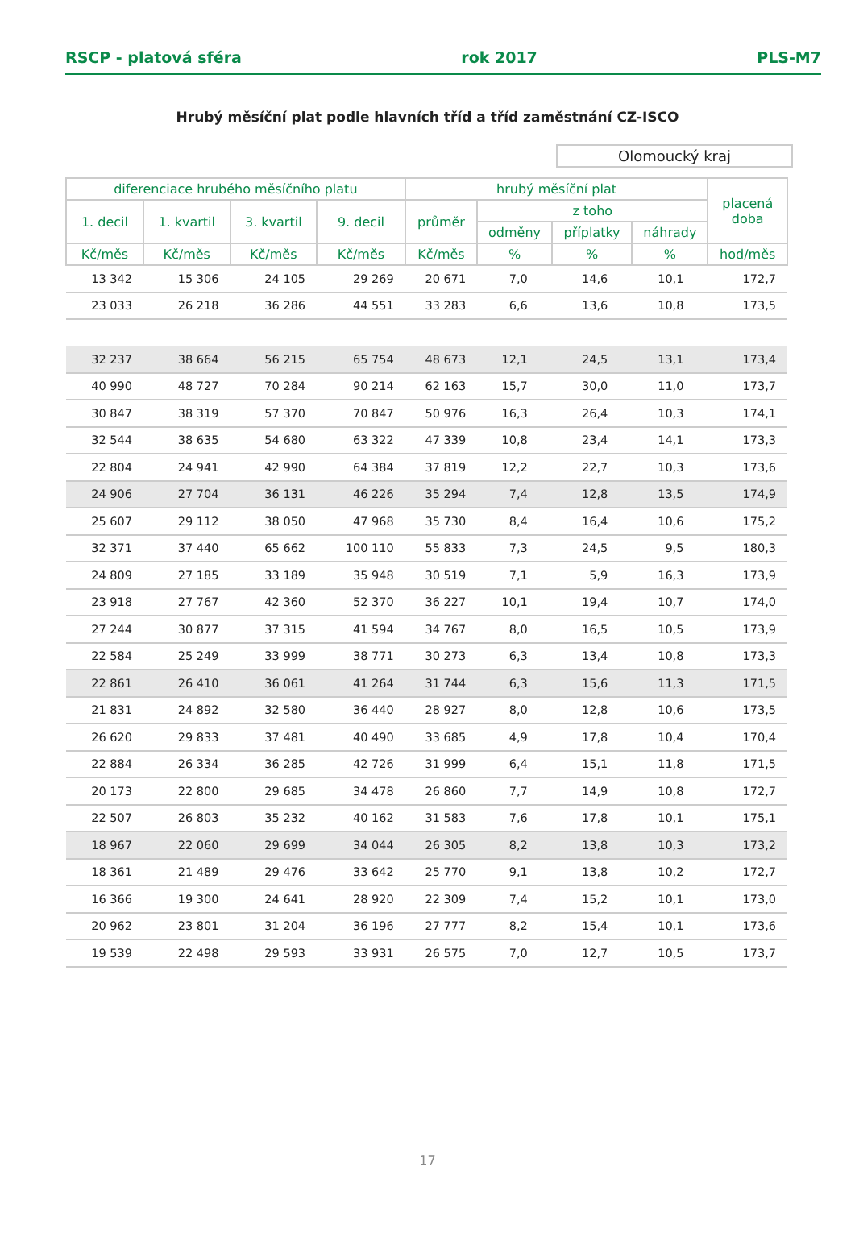RSCP - platová sféra rok 2017 PLS-M7
Hrubý měsíční plat podle hlavních tříd a tříd zaměstnání CZ-ISCO
Olomoucký kraj
| diferenciace hrubého měsíčního platu | | | | hrubý měsíční plat | | | | placená doba |
| --- | --- | --- | --- | --- | --- | --- | --- | --- |
| 1. decil | 1. kvartil | 3. kvartil | 9. decil | průměr | z toho | | | |
| | | | | | odměny | příplatky | náhrady | |
| Kč/měs | Kč/měs | Kč/měs | Kč/měs | Kč/měs | % | % | % | hod/měs |
| 13 342 | 15 306 | 24 105 | 29 269 | 20 671 | 7,0 | 14,6 | 10,1 | 172,7 |
| 23 033 | 26 218 | 36 286 | 44 551 | 33 283 | 6,6 | 13,6 | 10,8 | 173,5 |
| 32 237 | 38 664 | 56 215 | 65 754 | 48 673 | 12,1 | 24,5 | 13,1 | 173,4 |
| 40 990 | 48 727 | 70 284 | 90 214 | 62 163 | 15,7 | 30,0 | 11,0 | 173,7 |
| 30 847 | 38 319 | 57 370 | 70 847 | 50 976 | 16,3 | 26,4 | 10,3 | 174,1 |
| 32 544 | 38 635 | 54 680 | 63 322 | 47 339 | 10,8 | 23,4 | 14,1 | 173,3 |
| 22 804 | 24 941 | 42 990 | 64 384 | 37 819 | 12,2 | 22,7 | 10,3 | 173,6 |
| 24 906 | 27 704 | 36 131 | 46 226 | 35 294 | 7,4 | 12,8 | 13,5 | 174,9 |
| 25 607 | 29 112 | 38 050 | 47 968 | 35 730 | 8,4 | 16,4 | 10,6 | 175,2 |
| 32 371 | 37 440 | 65 662 | 100 110 | 55 833 | 7,3 | 24,5 | 9,5 | 180,3 |
| 24 809 | 27 185 | 33 189 | 35 948 | 30 519 | 7,1 | 5,9 | 16,3 | 173,9 |
| 23 918 | 27 767 | 42 360 | 52 370 | 36 227 | 10,1 | 19,4 | 10,7 | 174,0 |
| 27 244 | 30 877 | 37 315 | 41 594 | 34 767 | 8,0 | 16,5 | 10,5 | 173,9 |
| 22 584 | 25 249 | 33 999 | 38 771 | 30 273 | 6,3 | 13,4 | 10,8 | 173,3 |
| 22 861 | 26 410 | 36 061 | 41 264 | 31 744 | 6,3 | 15,6 | 11,3 | 171,5 |
| 21 831 | 24 892 | 32 580 | 36 440 | 28 927 | 8,0 | 12,8 | 10,6 | 173,5 |
| 26 620 | 29 833 | 37 481 | 40 490 | 33 685 | 4,9 | 17,8 | 10,4 | 170,4 |
| 22 884 | 26 334 | 36 285 | 42 726 | 31 999 | 6,4 | 15,1 | 11,8 | 171,5 |
| 20 173 | 22 800 | 29 685 | 34 478 | 26 860 | 7,7 | 14,9 | 10,8 | 172,7 |
| 22 507 | 26 803 | 35 232 | 40 162 | 31 583 | 7,6 | 17,8 | 10,1 | 175,1 |
| 18 967 | 22 060 | 29 699 | 34 044 | 26 305 | 8,2 | 13,8 | 10,3 | 173,2 |
| 18 361 | 21 489 | 29 476 | 33 642 | 25 770 | 9,1 | 13,8 | 10,2 | 172,7 |
| 16 366 | 19 300 | 24 641 | 28 920 | 22 309 | 7,4 | 15,2 | 10,1 | 173,0 |
| 20 962 | 23 801 | 31 204 | 36 196 | 27 777 | 8,2 | 15,4 | 10,1 | 173,6 |
| 19 539 | 22 498 | 29 593 | 33 931 | 26 575 | 7,0 | 12,7 | 10,5 | 173,7 |
17